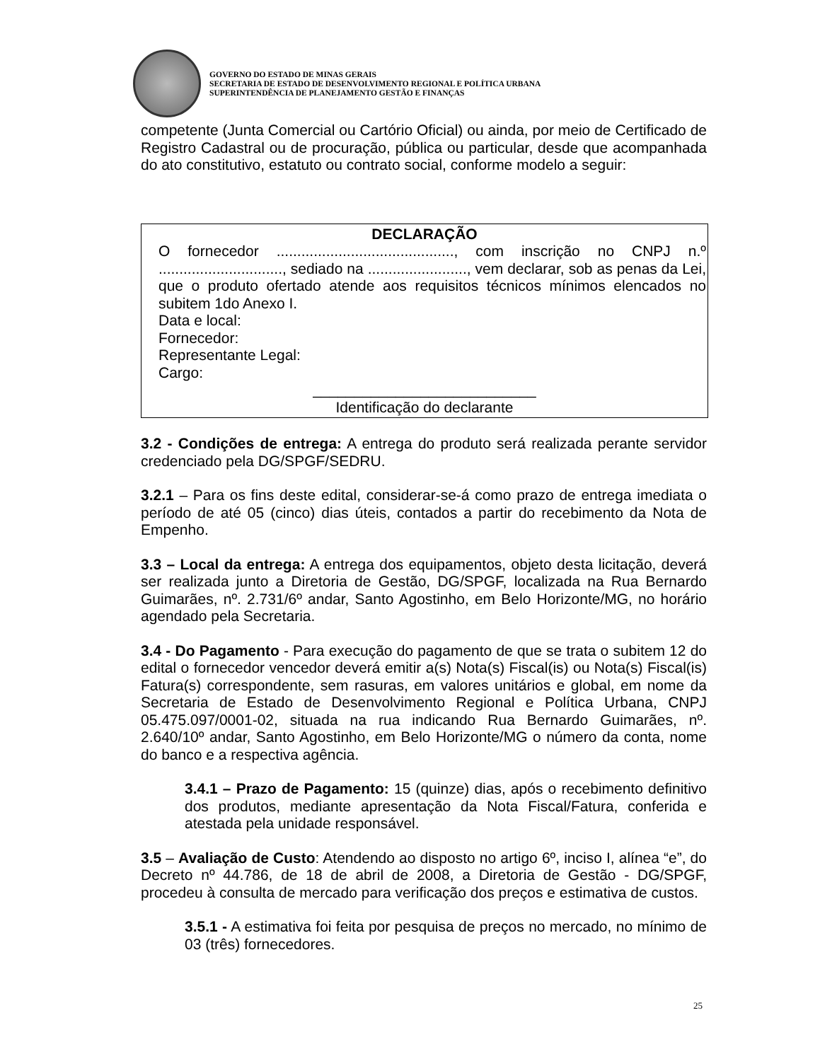GOVERNO DO ESTADO DE MINAS GERAIS
SECRETARIA DE ESTADO DE DESENVOLVIMENTO REGIONAL E POLÍTICA URBANA
SUPERINTENDÊNCIA DE PLANEJAMENTO GESTÃO E FINANÇAS
competente (Junta Comercial ou Cartório Oficial) ou ainda, por meio de Certificado de Registro Cadastral ou de procuração, pública ou particular, desde que acompanhada do ato constitutivo, estatuto ou contrato social, conforme modelo a seguir:
DECLARAÇÃO
O fornecedor ..........................................., com inscrição no CNPJ n.º .............................., sediado na ........................, vem declarar, sob as penas da Lei, que o produto ofertado atende aos requisitos técnicos mínimos elencados no subitem 1do Anexo I.
Data e local:
Fornecedor:
Representante Legal:
Cargo:
___________________________
Identificação do declarante
3.2 - Condições de entrega: A entrega do produto será realizada perante servidor credenciado pela DG/SPGF/SEDRU.
3.2.1 – Para os fins deste edital, considerar-se-á como prazo de entrega imediata o período de até 05 (cinco) dias úteis, contados a partir do recebimento da Nota de Empenho.
3.3 – Local da entrega: A entrega dos equipamentos, objeto desta licitação, deverá ser realizada junto a Diretoria de Gestão, DG/SPGF, localizada na Rua Bernardo Guimarães, nº. 2.731/6º andar, Santo Agostinho, em Belo Horizonte/MG, no horário agendado pela Secretaria.
3.4 - Do Pagamento - Para execução do pagamento de que se trata o subitem 12 do edital o fornecedor vencedor deverá emitir a(s) Nota(s) Fiscal(is) ou Nota(s) Fiscal(is) Fatura(s) correspondente, sem rasuras, em valores unitários e global, em nome da Secretaria de Estado de Desenvolvimento Regional e Política Urbana, CNPJ 05.475.097/0001-02, situada na rua indicando Rua Bernardo Guimarães, nº. 2.640/10º andar, Santo Agostinho, em Belo Horizonte/MG o número da conta, nome do banco e a respectiva agência.
3.4.1 – Prazo de Pagamento: 15 (quinze) dias, após o recebimento definitivo dos produtos, mediante apresentação da Nota Fiscal/Fatura, conferida e atestada pela unidade responsável.
3.5 – Avaliação de Custo: Atendendo ao disposto no artigo 6º, inciso I, alínea “e”, do Decreto nº 44.786, de 18 de abril de 2008, a Diretoria de Gestão - DG/SPGF, procedeu à consulta de mercado para verificação dos preços e estimativa de custos.
3.5.1 - A estimativa foi feita por pesquisa de preços no mercado, no mínimo de 03 (três) fornecedores.
25